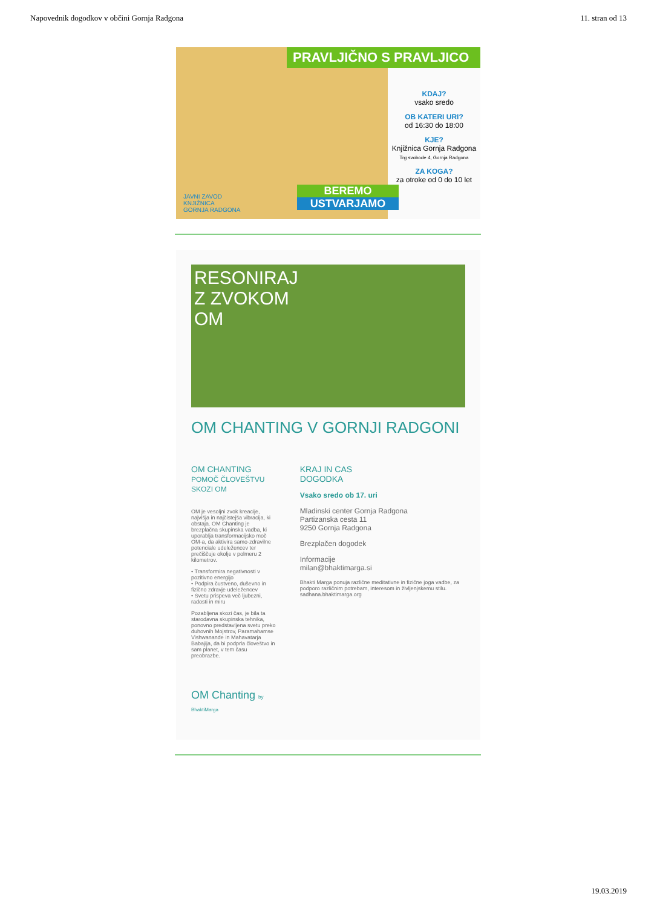Napovednik dogodkov v občini Gornja Radgona 11. stran od 13
PRAVLJIČNO S PRAVLJICO
JAVNI ZAVOD
KNJIŽNICA
GORNJA RADGONA
BEREMO
USTVARJAMO
KDAJ?
vsako sredo
OB KATERI URI?
od 16:30 do 18:00
KJE?
Knjižnica Gornja Radgona
Trg svobode 4, Gornja Radgona
ZA KOGA?
za otroke od 0 do 10 let
RESONIRAJ
Z ZVOKOM
OM
OM CHANTING V GORNJI RADGONI
OM CHANTING
POMOČ ČLOVEŠTVU SKOZI OM
OM je vesoljni zvok kreacije, najvišja in najčistejša vibracija, ki obstaja. OM Chanting je brezplačna skupinska vadba, ki uporablja transformacijsko moč OM-a, da aktivira samo-zdravilne potenciale udeležencev ter prečiščuje okolje v polmeru 2 kilometrov.
• Transformira negativnosti v pozitivno energijo
• Podpira čustveno, duševno in fizično zdravje udeležencev
• Svetu prispeva več ljubezni, radosti in miru
Pozabljena skozi čas, je bila ta starodavna skupinska tehnika, ponovno predstavljena svetu preko duhovnih Mojstrov, Paramahamse Vishwanande in Mahavatarja Babajija, da bi podprla človeštvo in sam planet, v tem času preobrazbe.
OM Chanting by BhaktiMarga
KRAJ IN CAS
DOGODKA
Vsako sredo ob 17. uri
Mladinski center Gornja Radgona
Partizanska cesta 11
9250 Gornja Radgona
Brezplačen dogodek
Informacije
milan@bhaktimarga.si
Bhakti Marga ponuja različne meditativne in fizične joga vadbe, za podporo različnim potrebam, interesom in življenjskemu stilu.
sadhana.bhaktimarga.org
19.03.2019